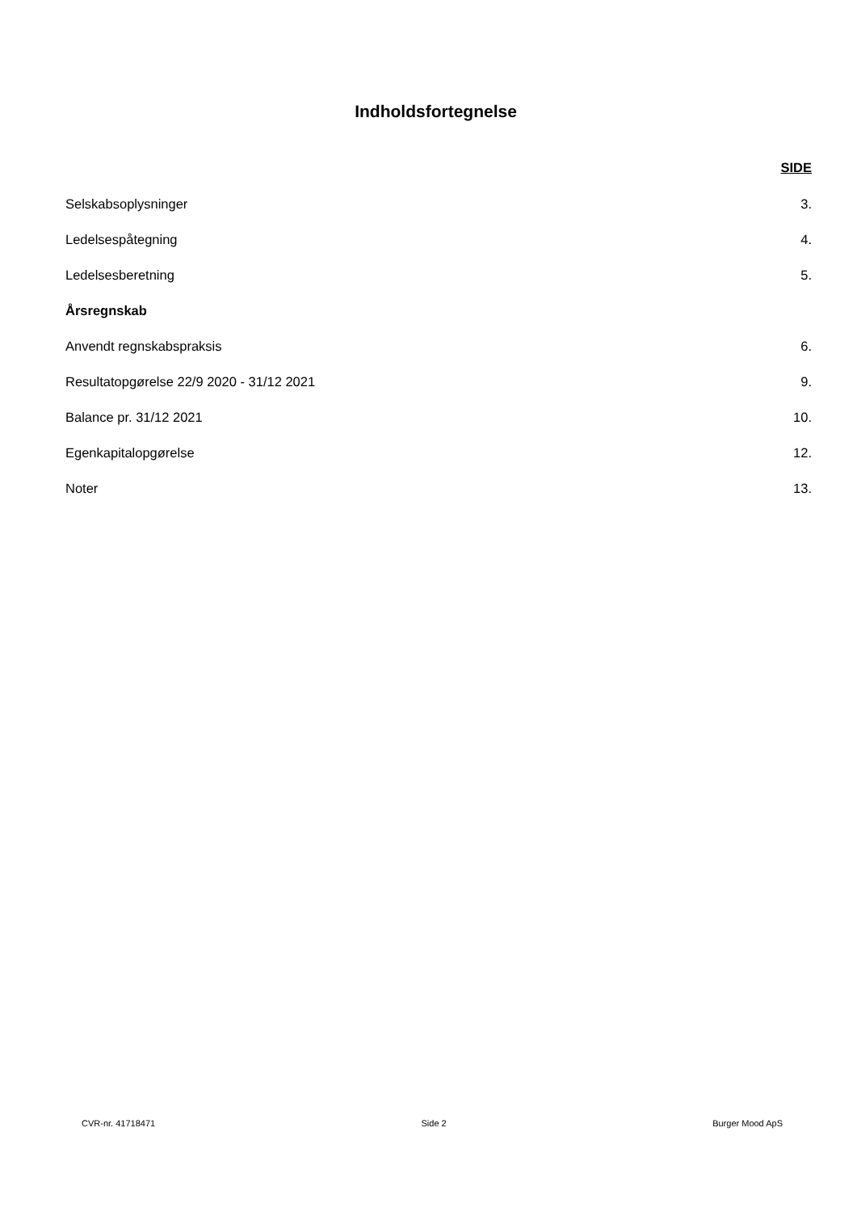Indholdsfortegnelse
SIDE
Selskabsoplysninger 3.
Ledelsespåtegning 4.
Ledelsesberetning 5.
Årsregnskab
Anvendt regnskabspraksis 6.
Resultatopgørelse 22/9 2020 - 31/12 2021 9.
Balance pr. 31/12 2021 10.
Egenkapitalopgørelse 12.
Noter 13.
CVR-nr. 41718471 Side 2 Burger Mood ApS